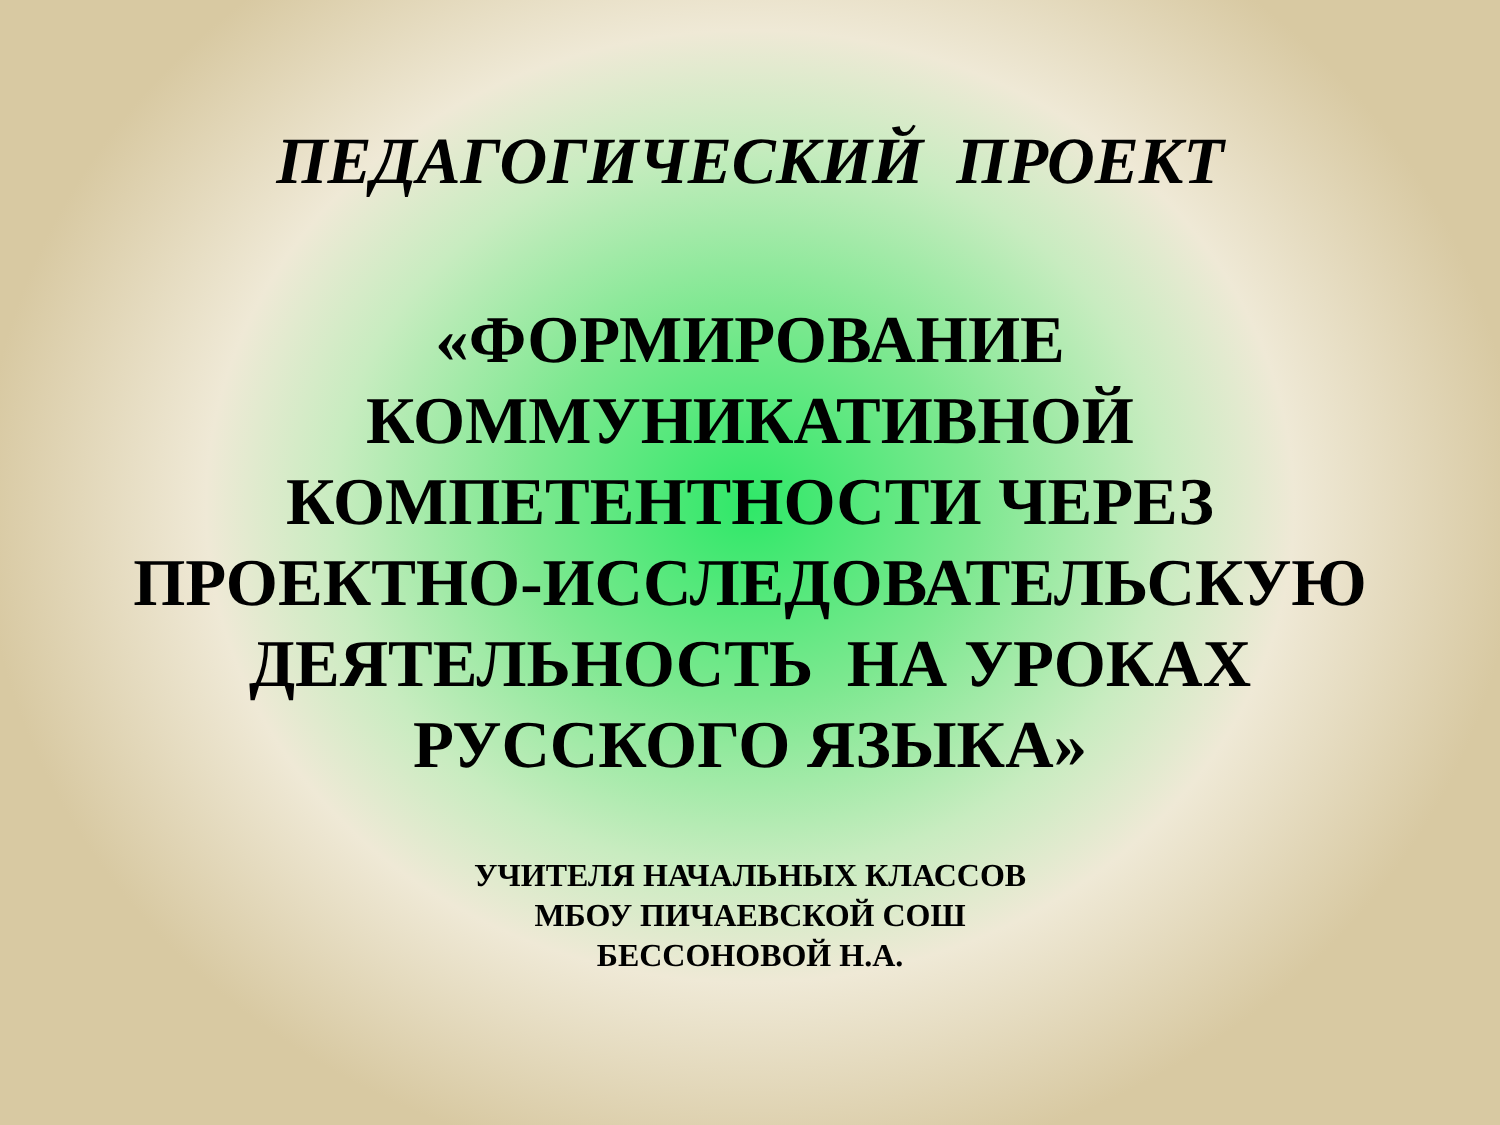ПЕДАГОГИЧЕСКИЙ ПРОЕКТ
«ФОРМИРОВАНИЕ
КОММУНИКАТИВНОЙ
КОМПЕТЕНТНОСТИ ЧЕРЕЗ
ПРОЕКТНО-ИССЛЕДОВАТЕЛЬСКУЮ
ДЕЯТЕЛЬНОСТЬ НА УРОКАХ
РУССКОГО ЯЗЫКА»
УЧИТЕЛЯ НАЧАЛЬНЫХ КЛАССОВ
МБОУ ПИЧАЕВСКОЙ СОШ
БЕССОНОВОЙ Н.А.